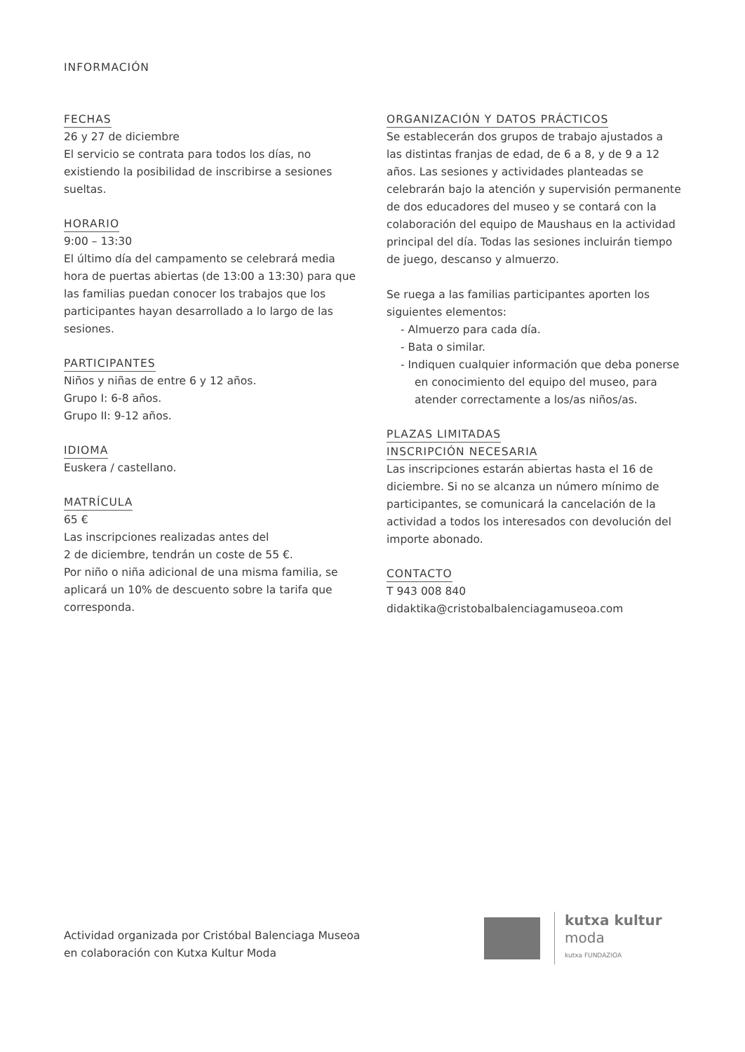INFORMACIÓN
FECHAS
26 y 27 de diciembre
El servicio se contrata para todos los días, no existiendo la posibilidad de inscribirse a sesiones sueltas.
HORARIO
9:00 – 13:30
El último día del campamento se celebrará media hora de puertas abiertas (de 13:00 a 13:30) para que las familias puedan conocer los trabajos que los participantes hayan desarrollado a lo largo de las sesiones.
PARTICIPANTES
Niños y niñas de entre 6 y 12 años.
Grupo I: 6-8 años.
Grupo II: 9-12 años.
IDIOMA
Euskera / castellano.
MATRÍCULA
65 €
Las inscripciones realizadas antes del
2 de diciembre, tendrán un coste de 55 €.
Por niño o niña adicional de una misma familia, se aplicará un 10% de descuento sobre la tarifa que corresponda.
ORGANIZACIÓN Y DATOS PRÁCTICOS
Se establecerán dos grupos de trabajo ajustados a las distintas franjas de edad, de 6 a 8, y de 9 a 12 años. Las sesiones y actividades planteadas se celebrarán bajo la atención y supervisión permanente de dos educadores del museo y se contará con la colaboración del equipo de Maushaus en la actividad principal del día. Todas las sesiones incluirán tiempo de juego, descanso y almuerzo.
Se ruega a las familias participantes aporten los siguientes elementos:
- Almuerzo para cada día.
- Bata o similar.
- Indiquen cualquier información que deba ponerse en conocimiento del equipo del museo, para atender correctamente a los/as niños/as.
PLAZAS LIMITADAS
INSCRIPCIÓN NECESARIA
Las inscripciones estarán abiertas hasta el 16 de diciembre. Si no se alcanza un número mínimo de participantes, se comunicará la cancelación de la actividad a todos los interesados con devolución del importe abonado.
CONTACTO
T 943 008 840
didaktika@cristobalbalenciagamuseoa.com
Actividad organizada por Cristóbal Balenciaga Museoa
en colaboración con Kutxa Kultur Moda
kutxa kultur
moda
kutxa FUNDAZIOA